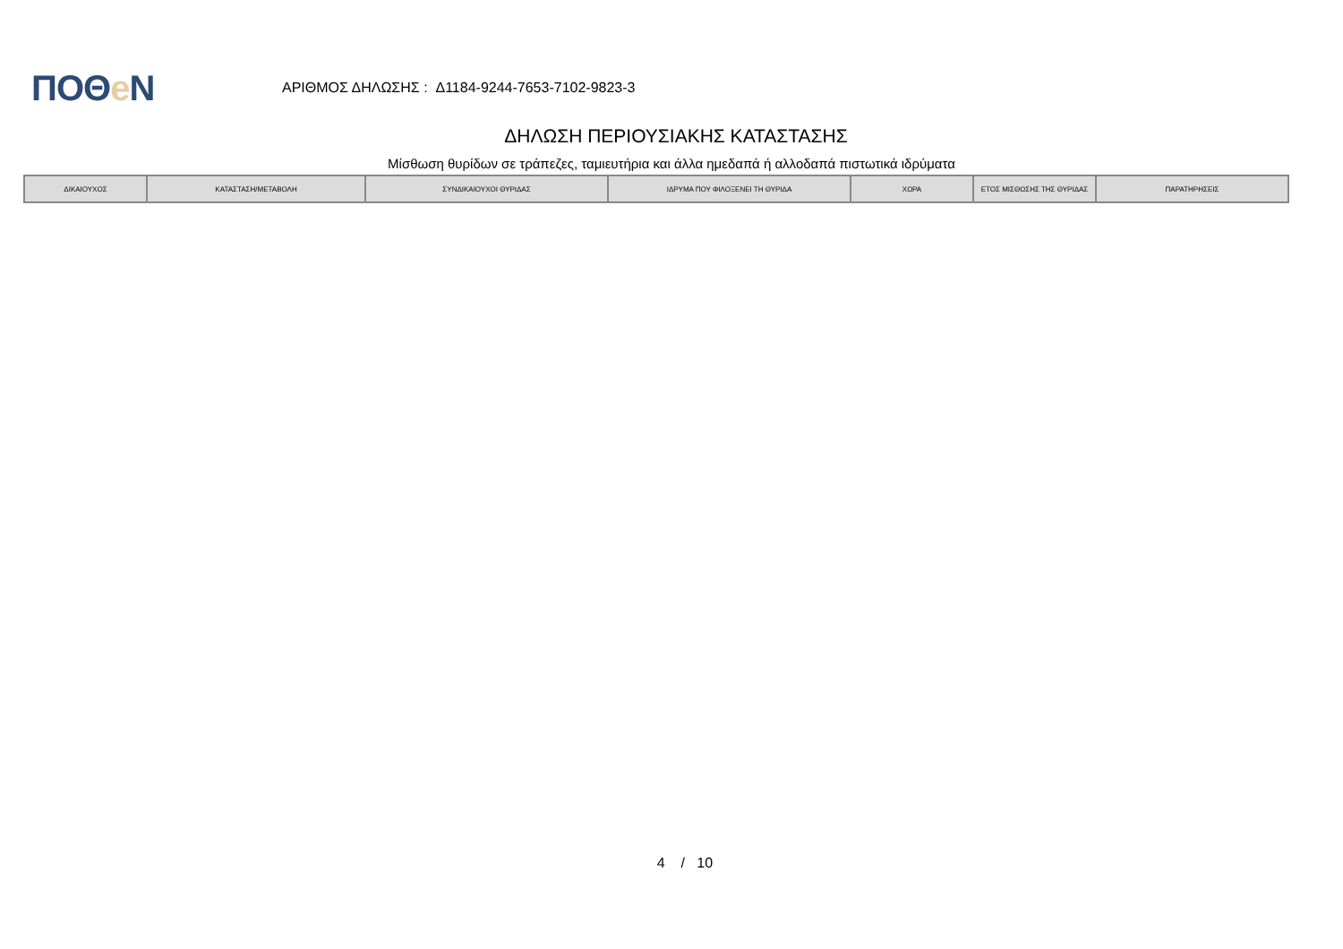ΠΟΘe Ν
ΑΡΙΘΜΟΣ ΔΗΛΩΣΗΣ : Δ1184-9244-7653-7102-9823-3
ΔΗΛΩΣΗ ΠΕΡΙΟΥΣΙΑΚΗΣ ΚΑΤΑΣΤΑΣΗΣ
Μίσθωση θυρίδων σε τράπεζες, ταμιευτήρια και άλλα ημεδαπά ή αλλοδαπά πιστωτικά ιδρύματα
| ΔΙΚΑΙΟΥΧΟΣ | ΚΑΤΑΣΤΑΣΗ/ΜΕΤΑΒΟΛΗ | ΣΥΝΔΙΚΑΙΟΥΧΟΙ ΘΥΡΙΔΑΣ | ΙΔΡΥΜΑ ΠΟΥ ΦΙΛΟΞΕΝΕΙ ΤΗ ΘΥΡΙΔΑ | ΧΩΡΑ | ΕΤΟΣ ΜΙΣΘΩΣΗΣ ΤΗΣ ΘΥΡΙΔΑΣ | ΠΑΡΑΤΗΡΗΣΕΙΣ |
| --- | --- | --- | --- | --- | --- | --- |
4 / 10